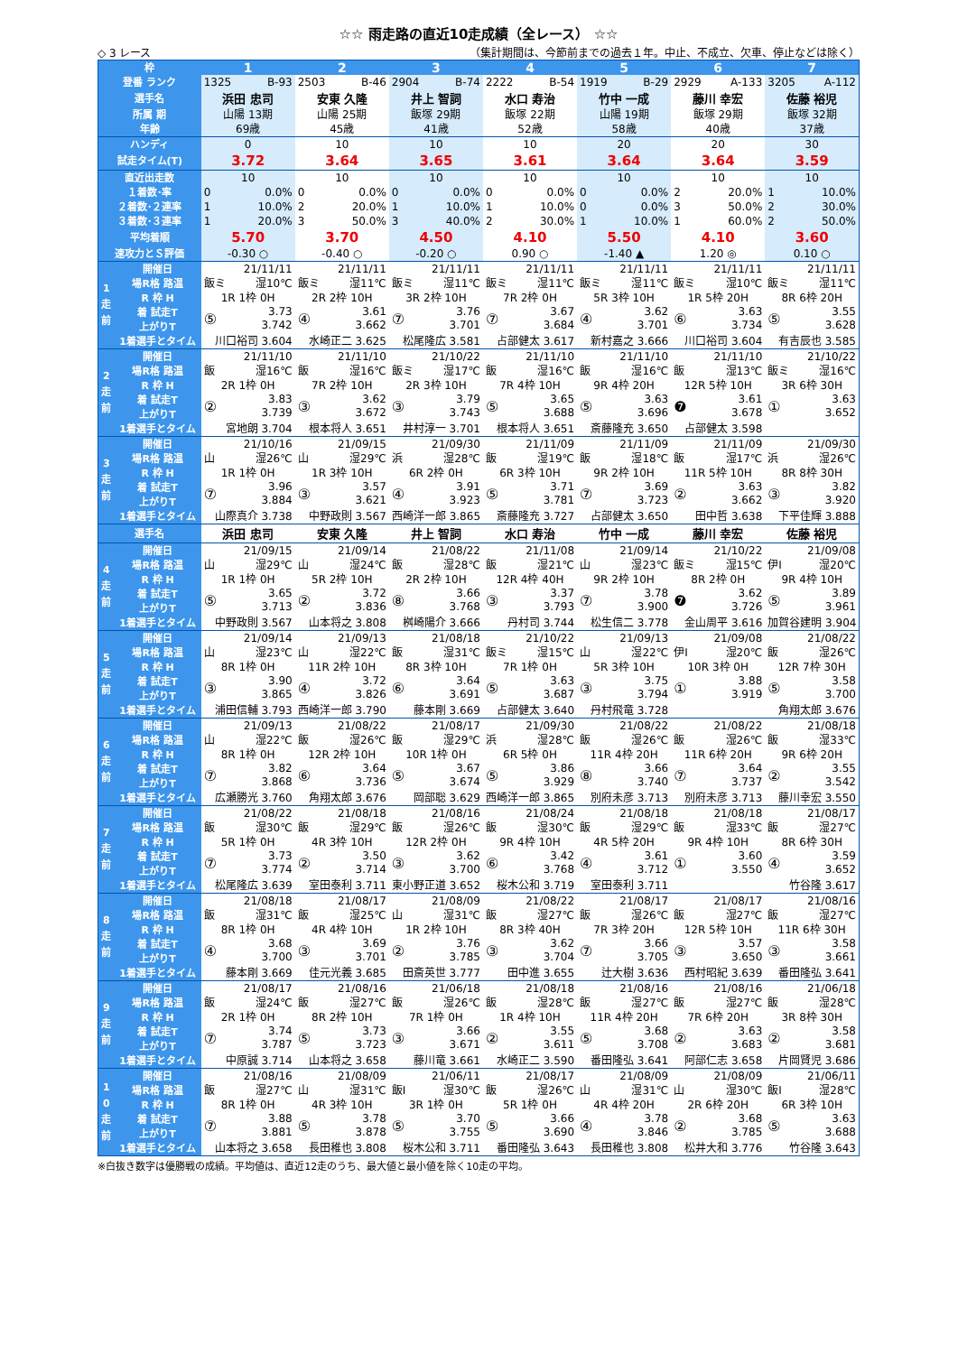☆☆ 雨走路の直近10走成績（全レース） ☆☆
◇ 3 レース （集計期間は、今節前までの過去１年。中止、不成立、欠車、停止などは除く）
| 枠 | | 1 | 2 | 3 | 4 | 5 | 6 | 7 |
| 登番 ランク | | 1325 B-93 | 2503 B-46 | 2904 B-74 | 2222 B-54 | 1919 B-29 | 2929 A-133 | 3205 A-112 |
| 選手名 | | 浜田 忠司 | 安東 久隆 | 井上 智詞 | 水口 寿治 | 竹中 一成 | 藤川 幸宏 | 佐藤 裕児 |
| 所属 期 | | 山陽 13期 | 山陽 25期 | 飯塚 29期 | 飯塚 22期 | 山陽 19期 | 飯塚 29期 | 飯塚 32期 |
| 年齢 | | 69歳 | 45歳 | 41歳 | 52歳 | 58歳 | 40歳 | 37歳 |
| ハンディ | | 0 | 10 | 10 | 10 | 20 | 20 | 30 |
| 試走タイム(T) | | 3.72 | 3.64 | 3.65 | 3.61 | 3.64 | 3.64 | 3.59 |
| 直近出走数 | | 10 | 10 | 10 | 10 | 10 | 10 | 10 |
| １着数･率 | | 0 0.0% | 0 0.0% | 0 0.0% | 0 0.0% | 0 0.0% | 2 20.0% | 1 10.0% |
| ２着数･２連率 | | 1 10.0% | 2 20.0% | 1 10.0% | 1 10.0% | 0 0.0% | 3 50.0% | 2 30.0% |
| ３着数･３連率 | | 1 20.0% | 3 50.0% | 3 40.0% | 2 30.0% | 1 10.0% | 1 60.0% | 2 50.0% |
| 平均着順 | | 5.70 | 3.70 | 4.50 | 4.10 | 5.50 | 4.10 | 3.60 |
| 速攻力とＳ評価 | | -0.30 ○ | -0.40 ○ | -0.20 ○ | 0.90 ○ | -1.40 ▲ | 1.20 ◎ | 0.10 ○ |
| 1 走 前 | 開催日 | 21/11/11 | 21/11/11 | 21/11/11 | 21/11/11 | 21/11/11 | 21/11/11 | 21/11/11 |
| | 場R格 路温 | 飯ミ 湿10℃ | 飯ミ 湿11℃ | 飯ミ 湿11℃ | 飯ミ 湿11℃ | 飯ミ 湿11℃ | 飯ミ 湿10℃ | 飯ミ 湿11℃ |
| | R 枠 H | 1R 1枠 0H | 2R 2枠 10H | 3R 2枠 10H | 7R 2枠 0H | 5R 3枠 10H | 1R 5枠 20H | 8R 6枠 20H |
| | 着 試走T | ⑤ 3.73 3.742 | ④ 3.61 3.662 | ⑦ 3.76 3.701 | ⑦ 3.67 3.684 | ④ 3.62 3.701 | ⑥ 3.63 3.734 | ⑤ 3.55 3.628 |
| | 上がりT | | | | | | | |
| | 1着選手とタイム | 川口裕司 3.604 | 水崎正二 3.625 | 松尾隆広 3.581 | 占部健太 3.617 | 新村嘉之 3.666 | 川口裕司 3.604 | 有吉辰也 3.585 |
| 2 走 前 | 開催日 | 21/11/10 | 21/11/10 | 21/10/22 | 21/11/10 | 21/11/10 | 21/11/10 | 21/10/22 |
| | 場R格 路温 | 飯 湿16℃ | 飯 湿16℃ | 飯ミ 湿17℃ | 飯 湿16℃ | 飯 湿16℃ | 飯 湿13℃ | 飯ミ 湿16℃ |
| | R 枠 H | 2R 1枠 0H | 7R 2枠 10H | 2R 3枠 10H | 7R 4枠 10H | 9R 4枠 20H | 12R 5枠 10H | 3R 6枠 30H |
| | 着 試走T | ② 3.83 3.739 | ③ 3.62 3.672 | ③ 3.79 3.743 | ⑤ 3.65 3.688 | ⑤ 3.63 3.696 | ❼ 3.61 3.678 | ① 3.63 3.652 |
| | 上がりT | | | | | | | |
| | 1着選手とタイム | 宮地朗 3.704 | 根本将人 3.651 | 井村淳一 3.701 | 根本将人 3.651 | 斎藤隆充 3.650 | 占部健太 3.598 | |
| 3 走 前 | 開催日 | 21/10/16 | 21/09/15 | 21/09/30 | 21/11/09 | 21/11/09 | 21/11/09 | 21/09/30 |
| | 場R格 路温 | 山 湿26℃ | 山 湿29℃ | 浜 湿28℃ | 飯 湿19℃ | 飯 湿18℃ | 飯 湿17℃ | 浜 湿26℃ |
| | R 枠 H | 1R 1枠 0H | 1R 3枠 10H | 6R 2枠 0H | 6R 3枠 10H | 9R 2枠 10H | 11R 5枠 10H | 8R 8枠 30H |
| | 着 試走T | ⑦ 3.96 3.884 | ③ 3.57 3.621 | ④ 3.91 3.923 | ⑤ 3.71 3.781 | ⑦ 3.69 3.723 | ② 3.63 3.662 | ③ 3.82 3.920 |
| | 上がりT | | | | | | | |
| | 1着選手とタイム | 山際真介 3.738 | 中野政則 3.567 | 西崎洋一郎 3.865 | 斎藤隆充 3.727 | 占部健太 3.650 | 田中哲 3.638 | 下平佳輝 3.888 |
| 選手名 | | 浜田 忠司 | 安東 久隆 | 井上 智詞 | 水口 寿治 | 竹中 一成 | 藤川 幸宏 | 佐藤 裕児 |
| 4 走 前 | 開催日 | 21/09/15 | 21/09/14 | 21/08/22 | 21/11/08 | 21/09/14 | 21/10/22 | 21/09/08 |
| | 場R格 路温 | 山 湿29℃ | 山 湿24℃ | 飯 湿28℃ | 飯 湿21℃ | 山 湿23℃ | 飯ミ 湿15℃ | 伊I 湿20℃ |
| | R 枠 H | 1R 1枠 0H | 5R 2枠 10H | 2R 2枠 10H | 12R 4枠 40H | 9R 2枠 10H | 8R 2枠 0H | 9R 4枠 10H |
| | 着 試走T | ⑤ 3.65 3.713 | ② 3.72 3.836 | ⑧ 3.66 3.768 | ③ 3.37 3.793 | ⑦ 3.78 3.900 | ❼ 3.62 3.726 | ⑤ 3.89 3.961 |
| | 上がりT | | | | | | | |
| | 1着選手とタイム | 中野政則 3.567 | 山本将之 3.808 | 桝崎陽介 3.666 | 丹村司 3.744 | 松生信二 3.778 | 金山周平 3.616 | 加賀谷建明 3.904 |
| 5 走 前 | 開催日 | 21/09/14 | 21/09/13 | 21/08/18 | 21/10/22 | 21/09/13 | 21/09/08 | 21/08/22 |
| | 場R格 路温 | 山 湿23℃ | 山 湿22℃ | 飯 湿31℃ | 飯ミ 湿15℃ | 山 湿22℃ | 伊I 湿20℃ | 飯 湿26℃ |
| | R 枠 H | 8R 1枠 0H | 11R 2枠 10H | 8R 3枠 10H | 7R 1枠 0H | 5R 3枠 10H | 10R 3枠 0H | 12R 7枠 30H |
| | 着 試走T | ③ 3.90 3.865 | ④ 3.72 3.826 | ⑥ 3.64 3.691 | ⑤ 3.63 3.687 | ③ 3.75 3.794 | ① 3.88 3.919 | ⑤ 3.58 3.700 |
| | 上がりT | | | | | | | |
| | 1着選手とタイム | 浦田信輔 3.793 | 西崎洋一郎 3.790 | 藤本剛 3.669 | 占部健太 3.640 | 丹村飛竜 3.728 | | 角翔太郎 3.676 |
| 6 走 前 | 開催日 | 21/09/13 | 21/08/22 | 21/08/17 | 21/09/30 | 21/08/22 | 21/08/22 | 21/08/18 |
| | 場R格 路温 | 山 湿22℃ | 飯 湿26℃ | 飯 湿29℃ | 浜 湿28℃ | 飯 湿26℃ | 飯 湿26℃ | 飯 湿33℃ |
| | R 枠 H | 8R 1枠 0H | 12R 2枠 10H | 10R 1枠 0H | 6R 5枠 0H | 11R 4枠 20H | 11R 6枠 20H | 9R 6枠 20H |
| | 着 試走T | ⑦ 3.82 3.868 | ⑥ 3.64 3.736 | ⑤ 3.67 3.674 | ⑤ 3.86 3.929 | ⑧ 3.66 3.740 | ⑦ 3.64 3.737 | ② 3.55 3.542 |
| | 上がりT | | | | | | | |
| | 1着選手とタイム | 広瀬勝光 3.760 | 角翔太郎 3.676 | 岡部聡 3.629 | 西崎洋一郎 3.865 | 別府未彦 3.713 | 別府未彦 3.713 | 藤川幸宏 3.550 |
| 7 走 前 | 開催日 | 21/08/22 | 21/08/18 | 21/08/16 | 21/08/24 | 21/08/18 | 21/08/18 | 21/08/17 |
| | 場R格 路温 | 飯 湿30℃ | 飯 湿29℃ | 飯 湿26℃ | 飯 湿30℃ | 飯 湿29℃ | 飯 湿33℃ | 飯 湿27℃ |
| | R 枠 H | 5R 1枠 0H | 4R 3枠 10H | 12R 2枠 0H | 9R 4枠 10H | 4R 5枠 20H | 9R 4枠 10H | 8R 6枠 30H |
| | 着 試走T | ⑦ 3.73 3.774 | ② 3.50 3.714 | ③ 3.62 3.700 | ⑥ 3.42 3.768 | ④ 3.61 3.712 | ① 3.60 3.550 | ④ 3.59 3.652 |
| | 上がりT | | | | | | | |
| | 1着選手とタイム | 松尾隆広 3.639 | 室田泰利 3.711 | 東小野正道 3.652 | 桜木公和 3.719 | 室田泰利 3.711 | | 竹谷隆 3.617 |
| 8 走 前 | 開催日 | 21/08/18 | 21/08/17 | 21/08/09 | 21/08/22 | 21/08/17 | 21/08/17 | 21/08/16 |
| | 場R格 路温 | 飯 湿31℃ | 飯 湿25℃ | 山 湿31℃ | 飯 湿27℃ | 飯 湿26℃ | 飯 湿27℃ | 飯 湿27℃ |
| | R 枠 H | 8R 1枠 0H | 4R 4枠 10H | 1R 2枠 10H | 8R 3枠 40H | 7R 3枠 20H | 12R 5枠 10H | 11R 6枠 30H |
| | 着 試走T | ④ 3.68 3.700 | ③ 3.69 3.701 | ② 3.76 3.785 | ③ 3.62 3.704 | ⑦ 3.66 3.705 | ③ 3.57 3.650 | ③ 3.58 3.661 |
| | 上がりT | | | | | | | |
| | 1着選手とタイム | 藤本剛 3.669 | 佳元光義 3.685 | 田斎英世 3.777 | 田中進 3.655 | 辻大樹 3.636 | 西村昭紀 3.639 | 番田隆弘 3.641 |
| 9 走 前 | 開催日 | 21/08/17 | 21/08/16 | 21/06/18 | 21/08/18 | 21/08/16 | 21/08/16 | 21/06/18 |
| | 場R格 路温 | 飯 湿24℃ | 飯 湿27℃ | 飯 湿26℃ | 飯 湿28℃ | 飯 湿27℃ | 飯 湿27℃ | 飯 湿28℃ |
| | R 枠 H | 2R 1枠 0H | 8R 2枠 10H | 7R 1枠 0H | 1R 4枠 10H | 11R 4枠 20H | 7R 6枠 20H | 3R 8枠 30H |
| | 着 試走T | ⑦ 3.74 3.787 | ⑤ 3.73 3.723 | ③ 3.66 3.671 | ② 3.55 3.611 | ⑤ 3.68 3.708 | ② 3.63 3.683 | ② 3.58 3.681 |
| | 上がりT | | | | | | | |
| | 1着選手とタイム | 中原誠 3.714 | 山本将之 3.658 | 藤川竜 3.661 | 水崎正二 3.590 | 番田隆弘 3.641 | 阿部仁志 3.658 | 片岡賢児 3.686 |
| 1 0 走 前 | 開催日 | 21/08/16 | 21/08/09 | 21/06/11 | 21/08/17 | 21/08/09 | 21/08/09 | 21/06/11 |
| | 場R格 路温 | 飯 湿27℃ | 山 湿31℃ | 飯I 湿30℃ | 飯 湿26℃ | 山 湿31℃ | 山 湿30℃ | 飯I 湿28℃ |
| | R 枠 H | 8R 1枠 0H | 4R 3枠 10H | 3R 1枠 0H | 5R 1枠 0H | 4R 4枠 20H | 2R 6枠 20H | 6R 3枠 10H |
| | 着 試走T | ⑦ 3.88 3.881 | ⑤ 3.78 3.878 | ⑤ 3.70 3.755 | ⑤ 3.66 3.690 | ④ 3.78 3.846 | ② 3.68 3.785 | ⑤ 3.63 3.688 |
| | 上がりT | | | | | | | |
| | 1着選手とタイム | 山本将之 3.658 | 長田稚也 3.808 | 桜木公和 3.711 | 番田隆弘 3.643 | 長田稚也 3.808 | 松井大和 3.776 | 竹谷隆 3.643 |
※白抜き数字は優勝戦の成績。平均値は、直近12走のうち、最大値と最小値を除く10走の平均。